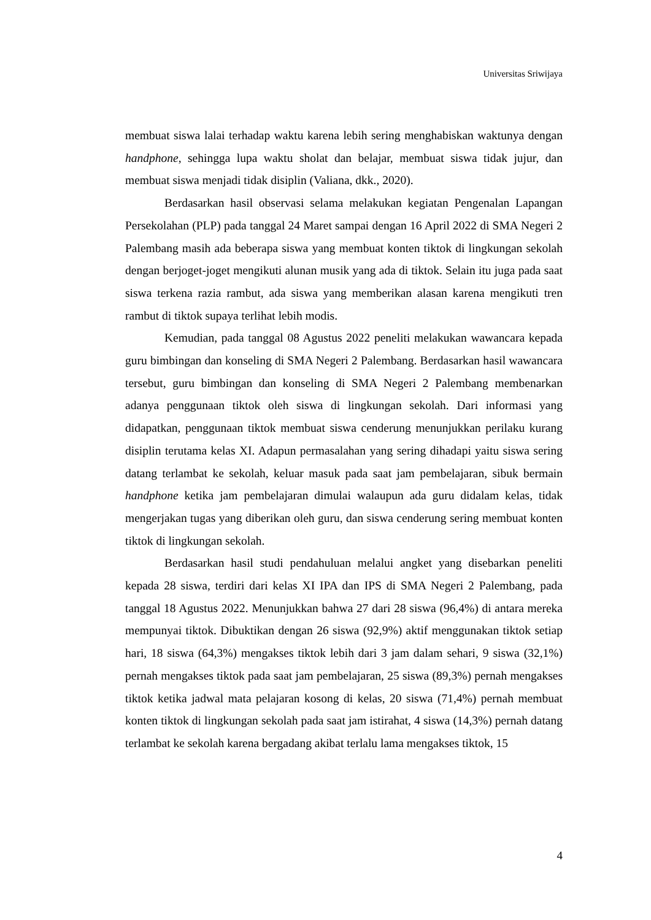Universitas Sriwijaya
membuat siswa lalai terhadap waktu karena lebih sering menghabiskan waktunya dengan handphone, sehingga lupa waktu sholat dan belajar, membuat siswa tidak jujur, dan membuat siswa menjadi tidak disiplin (Valiana, dkk., 2020).
Berdasarkan hasil observasi selama melakukan kegiatan Pengenalan Lapangan Persekolahan (PLP) pada tanggal 24 Maret sampai dengan 16 April 2022 di SMA Negeri 2 Palembang masih ada beberapa siswa yang membuat konten tiktok di lingkungan sekolah dengan berjoget-joget mengikuti alunan musik yang ada di tiktok. Selain itu juga pada saat siswa terkena razia rambut, ada siswa yang memberikan alasan karena mengikuti tren rambut di tiktok supaya terlihat lebih modis.
Kemudian, pada tanggal 08 Agustus 2022 peneliti melakukan wawancara kepada guru bimbingan dan konseling di SMA Negeri 2 Palembang. Berdasarkan hasil wawancara tersebut, guru bimbingan dan konseling di SMA Negeri 2 Palembang membenarkan adanya penggunaan tiktok oleh siswa di lingkungan sekolah. Dari informasi yang didapatkan, penggunaan tiktok membuat siswa cenderung menunjukkan perilaku kurang disiplin terutama kelas XI. Adapun permasalahan yang sering dihadapi yaitu siswa sering datang terlambat ke sekolah, keluar masuk pada saat jam pembelajaran, sibuk bermain handphone ketika jam pembelajaran dimulai walaupun ada guru didalam kelas, tidak mengerjakan tugas yang diberikan oleh guru, dan siswa cenderung sering membuat konten tiktok di lingkungan sekolah.
Berdasarkan hasil studi pendahuluan melalui angket yang disebarkan peneliti kepada 28 siswa, terdiri dari kelas XI IPA dan IPS di SMA Negeri 2 Palembang, pada tanggal 18 Agustus 2022. Menunjukkan bahwa 27 dari 28 siswa (96,4%) di antara mereka mempunyai tiktok. Dibuktikan dengan 26 siswa (92,9%) aktif menggunakan tiktok setiap hari, 18 siswa (64,3%) mengakses tiktok lebih dari 3 jam dalam sehari, 9 siswa (32,1%) pernah mengakses tiktok pada saat jam pembelajaran, 25 siswa (89,3%) pernah mengakses tiktok ketika jadwal mata pelajaran kosong di kelas, 20 siswa (71,4%) pernah membuat konten tiktok di lingkungan sekolah pada saat jam istirahat, 4 siswa (14,3%) pernah datang terlambat ke sekolah karena bergadang akibat terlalu lama mengakses tiktok, 15
4